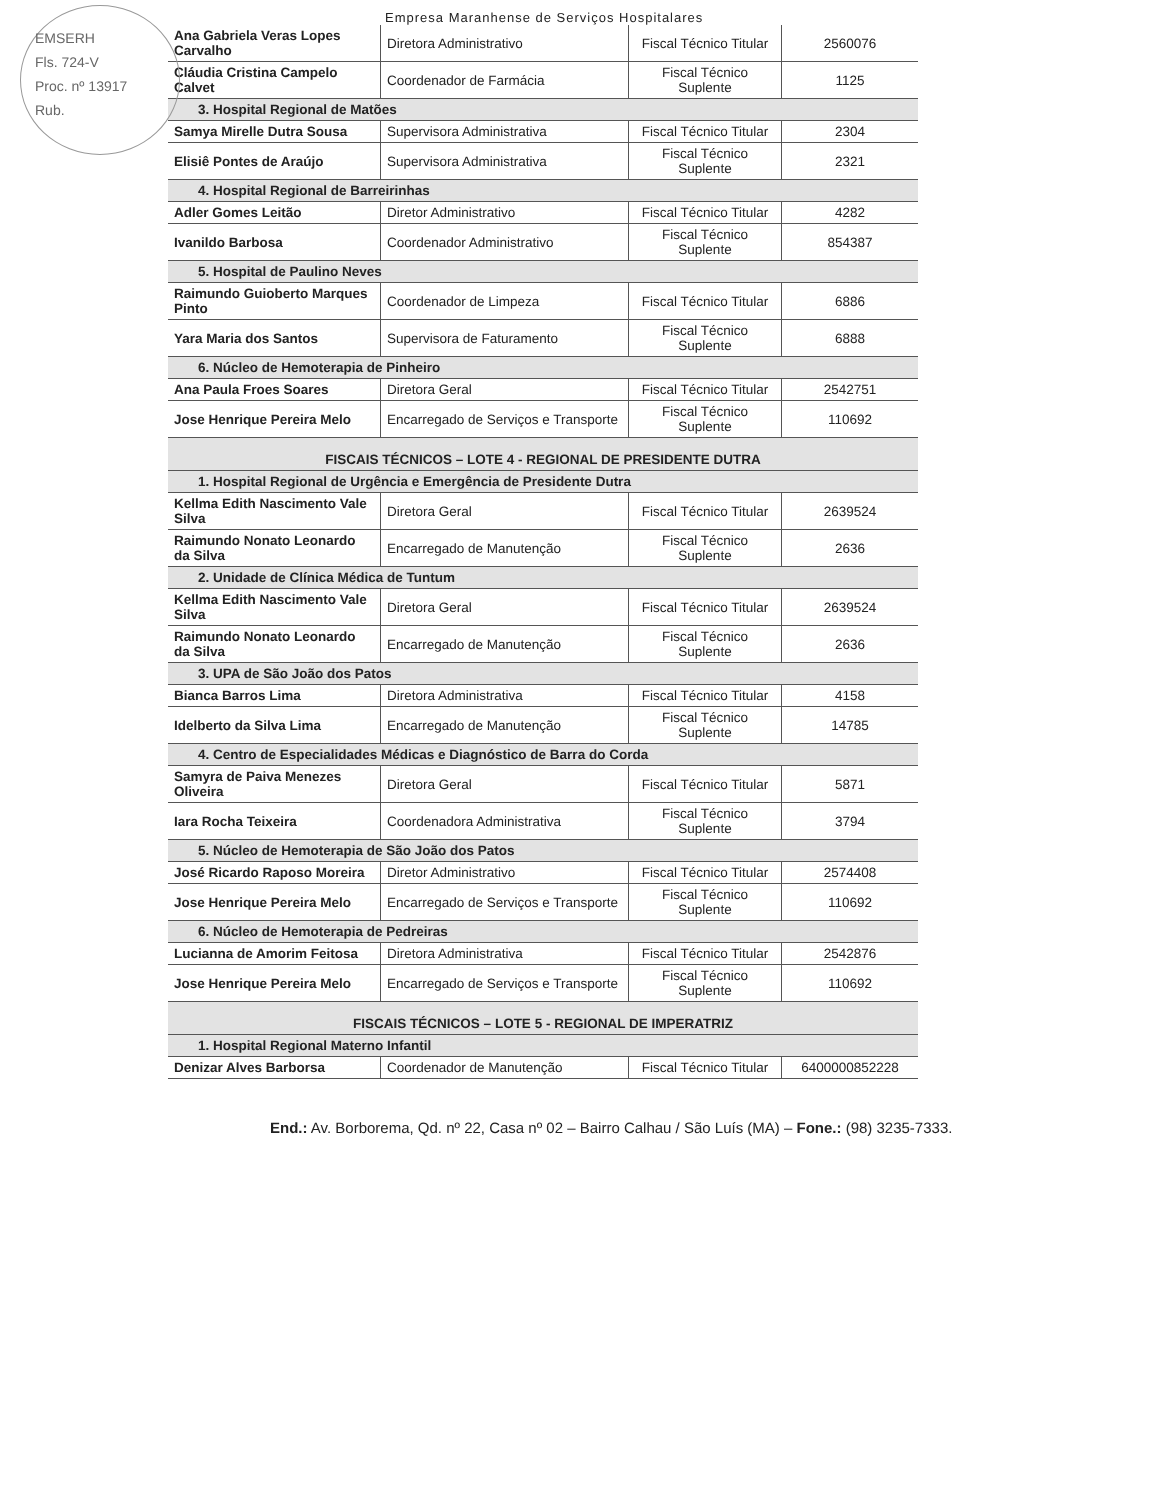EMSERH
Fls. 724-V
Proc. nº 13917
Rub.
Empresa Maranhense de Serviços Hospitalares
| Ana Gabriela Veras Lopes Carvalho | Diretora Administrativo | Fiscal Técnico Titular | 2560076 |
| Cláudia Cristina Campelo Calvet | Coordenador de Farmácia | Fiscal Técnico Suplente | 1125 |
| 3. Hospital Regional de Matões | | | |
| Samya Mirelle Dutra Sousa | Supervisora Administrativa | Fiscal Técnico Titular | 2304 |
| Elisiê Pontes de Araújo | Supervisora Administrativa | Fiscal Técnico Suplente | 2321 |
| 4. Hospital Regional de Barreirinhas | | | |
| Adler Gomes Leitão | Diretor Administrativo | Fiscal Técnico Titular | 4282 |
| Ivanildo Barbosa | Coordenador Administrativo | Fiscal Técnico Suplente | 854387 |
| 5. Hospital de Paulino Neves | | | |
| Raimundo Guioberto Marques Pinto | Coordenador de Limpeza | Fiscal Técnico Titular | 6886 |
| Yara Maria dos Santos | Supervisora de Faturamento | Fiscal Técnico Suplente | 6888 |
| 6. Núcleo de Hemoterapia de Pinheiro | | | |
| Ana Paula Froes Soares | Diretora Geral | Fiscal Técnico Titular | 2542751 |
| Jose Henrique Pereira Melo | Encarregado de Serviços e Transporte | Fiscal Técnico Suplente | 110692 |
| FISCAIS TÉCNICOS – LOTE 4 - REGIONAL DE PRESIDENTE DUTRA | | | |
| 1. Hospital Regional de Urgência e Emergência de Presidente Dutra | | | |
| Kellma Edith Nascimento Vale Silva | Diretora Geral | Fiscal Técnico Titular | 2639524 |
| Raimundo Nonato Leonardo da Silva | Encarregado de Manutenção | Fiscal Técnico Suplente | 2636 |
| 2. Unidade de Clínica Médica de Tuntum | | | |
| Kellma Edith Nascimento Vale Silva | Diretora Geral | Fiscal Técnico Titular | 2639524 |
| Raimundo Nonato Leonardo da Silva | Encarregado de Manutenção | Fiscal Técnico Suplente | 2636 |
| 3. UPA de São João dos Patos | | | |
| Bianca Barros Lima | Diretora Administrativa | Fiscal Técnico Titular | 4158 |
| Idelberto da Silva Lima | Encarregado de Manutenção | Fiscal Técnico Suplente | 14785 |
| 4. Centro de Especialidades Médicas e Diagnóstico de Barra do Corda | | | |
| Samyra de Paiva Menezes Oliveira | Diretora Geral | Fiscal Técnico Titular | 5871 |
| Iara Rocha Teixeira | Coordenadora Administrativa | Fiscal Técnico Suplente | 3794 |
| 5. Núcleo de Hemoterapia de São João dos Patos | | | |
| José Ricardo Raposo Moreira | Diretor Administrativo | Fiscal Técnico Titular | 2574408 |
| Jose Henrique Pereira Melo | Encarregado de Serviços e Transporte | Fiscal Técnico Suplente | 110692 |
| 6. Núcleo de Hemoterapia de Pedreiras | | | |
| Lucianna de Amorim Feitosa | Diretora Administrativa | Fiscal Técnico Titular | 2542876 |
| Jose Henrique Pereira Melo | Encarregado de Serviços e Transporte | Fiscal Técnico Suplente | 110692 |
| FISCAIS TÉCNICOS – LOTE 5 - REGIONAL DE IMPERATRIZ | | | |
| 1. Hospital Regional Materno Infantil | | | |
| Denizar Alves Barborsa | Coordenador de Manutenção | Fiscal Técnico Titular | 6400000852228 |
End.: Av. Borborema, Qd. nº 22, Casa nº 02 – Bairro Calhau / São Luís (MA) – Fone.: (98) 3235-7333.